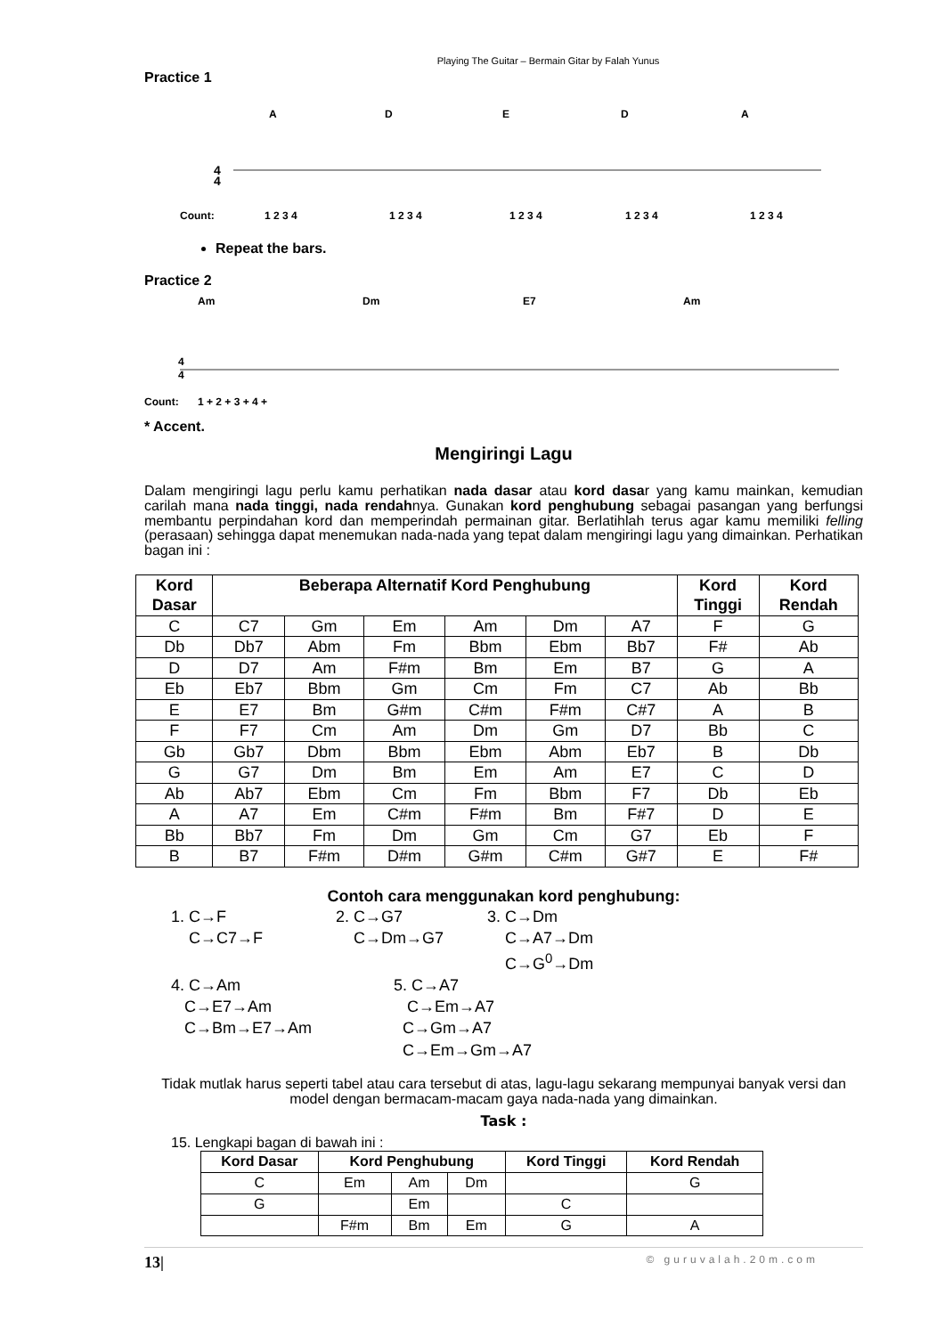Playing The Guitar – Bermain Gitar by Falah Yunus
Practice 1
A
D
E
D
A
4
4
Count:
1 2 3 4
1 2 3 4
1 2 3 4
1 2 3 4
1 2 3 4
Repeat the bars.
Practice 2
Am
Dm
E7
Am
4
4
Count:
1 + 2 + 3 + 4 +
* Accent.
Mengiringi Lagu
Dalam mengiringi lagu perlu kamu perhatikan nada dasar atau kord dasar yang kamu mainkan, kemudian carilah mana nada tinggi, nada rendahnya. Gunakan kord penghubung sebagai pasangan yang berfungsi membantu perpindahan kord dan memperindah permainan gitar. Berlatihlah terus agar kamu memiliki felling (perasaan) sehingga dapat menemukan nada-nada yang tepat dalam mengiringi lagu yang dimainkan. Perhatikan bagan ini :
| Kord Dasar | Beberapa Alternatif Kord Penghubung | | | | | | Kord Tinggi | Kord Rendah |
| --- | --- | --- | --- | --- | --- | --- | --- | --- |
| C | C7 | Gm | Em | Am | Dm | A7 | F | G |
| Db | Db7 | Abm | Fm | Bbm | Ebm | Bb7 | F# | Ab |
| D | D7 | Am | F#m | Bm | Em | B7 | G | A |
| Eb | Eb7 | Bbm | Gm | Cm | Fm | C7 | Ab | Bb |
| E | E7 | Bm | G#m | C#m | F#m | C#7 | A | B |
| F | F7 | Cm | Am | Dm | Gm | D7 | Bb | C |
| Gb | Gb7 | Dbm | Bbm | Ebm | Abm | Eb7 | B | Db |
| G | G7 | Dm | Bm | Em | Am | E7 | C | D |
| Ab | Ab7 | Ebm | Cm | Fm | Bbm | F7 | Db | Eb |
| A | A7 | Em | C#m | F#m | Bm | F#7 | D | E |
| Bb | Bb7 | Fm | Dm | Gm | Cm | G7 | Eb | F |
| B | B7 | F#m | D#m | G#m | C#m | G#7 | E | F# |
Contoh cara menggunakan kord penghubung:
1. C→F
C→C7→F
2. C→G7
C→Dm→G7
3. C→Dm
C→A7→Dm
C→G<sup>0</sup>→Dm
4. C→Am
C→E7→Am
C→Bm→E7→Am
5. C→A7
C→Em→A7
C→Gm→A7
C→Em→Gm→A7
Tidak mutlak harus seperti tabel atau cara tersebut di atas, lagu-lagu sekarang mempunyai banyak versi dan model dengan bermacam-macam gaya nada-nada yang dimainkan.
Task :
15. Lengkapi bagan di bawah ini :
| Kord Dasar | Kord Penghubung | | | Kord Tinggi | Kord Rendah |
| --- | --- | --- | --- | --- | --- |
| C | Em | Am | Dm | | G |
| G | | Em | | C | |
| | F#m | Bm | Em | G | A |
13| © guruvalah.20m.com